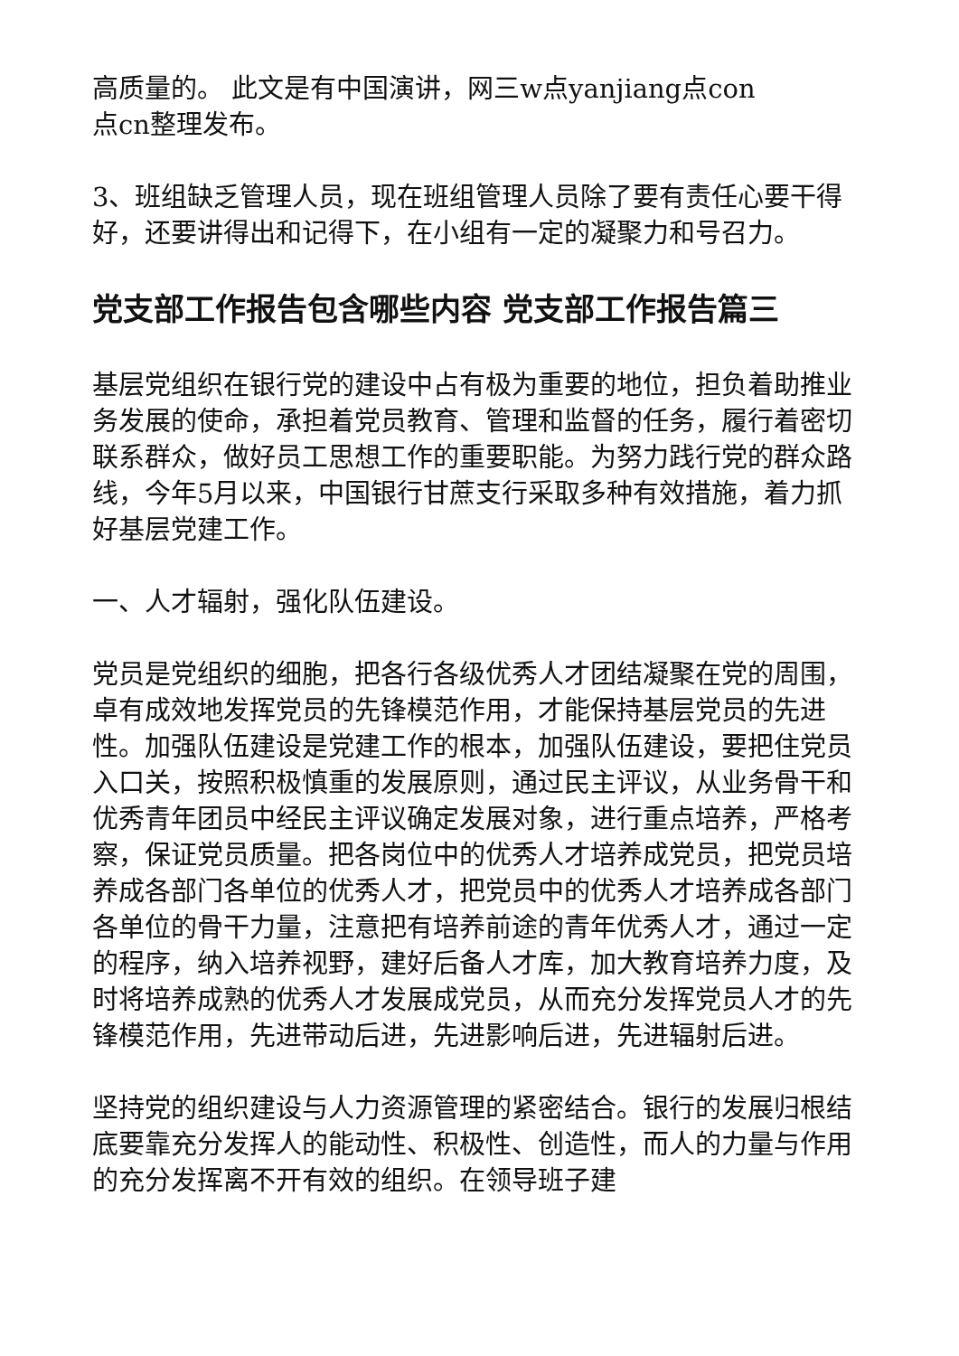高质量的。 此文是有中国演讲，网三w点yanjiang点con
点cn整理发布。
3、班组缺乏管理人员，现在班组管理人员除了要有责任心要干得好，还要讲得出和记得下，在小组有一定的凝聚力和号召力。
党支部工作报告包含哪些内容 党支部工作报告篇三
基层党组织在银行党的建设中占有极为重要的地位，担负着助推业务发展的使命，承担着党员教育、管理和监督的任务，履行着密切联系群众，做好员工思想工作的重要职能。为努力践行党的群众路线，今年5月以来，中国银行甘蔗支行采取多种有效措施，着力抓好基层党建工作。
一、人才辐射，强化队伍建设。
党员是党组织的细胞，把各行各级优秀人才团结凝聚在党的周围，卓有成效地发挥党员的先锋模范作用，才能保持基层党员的先进性。加强队伍建设是党建工作的根本，加强队伍建设，要把住党员入口关，按照积极慎重的发展原则，通过民主评议，从业务骨干和优秀青年团员中经民主评议确定发展对象，进行重点培养，严格考察，保证党员质量。把各岗位中的优秀人才培养成党员，把党员培养成各部门各单位的优秀人才，把党员中的优秀人才培养成各部门各单位的骨干力量，注意把有培养前途的青年优秀人才，通过一定的程序，纳入培养视野，建好后备人才库，加大教育培养力度，及时将培养成熟的优秀人才发展成党员，从而充分发挥党员人才的先锋模范作用，先进带动后进，先进影响后进，先进辐射后进。
坚持党的组织建设与人力资源管理的紧密结合。银行的发展归根结底要靠充分发挥人的能动性、积极性、创造性，而人的力量与作用的充分发挥离不开有效的组织。在领导班子建